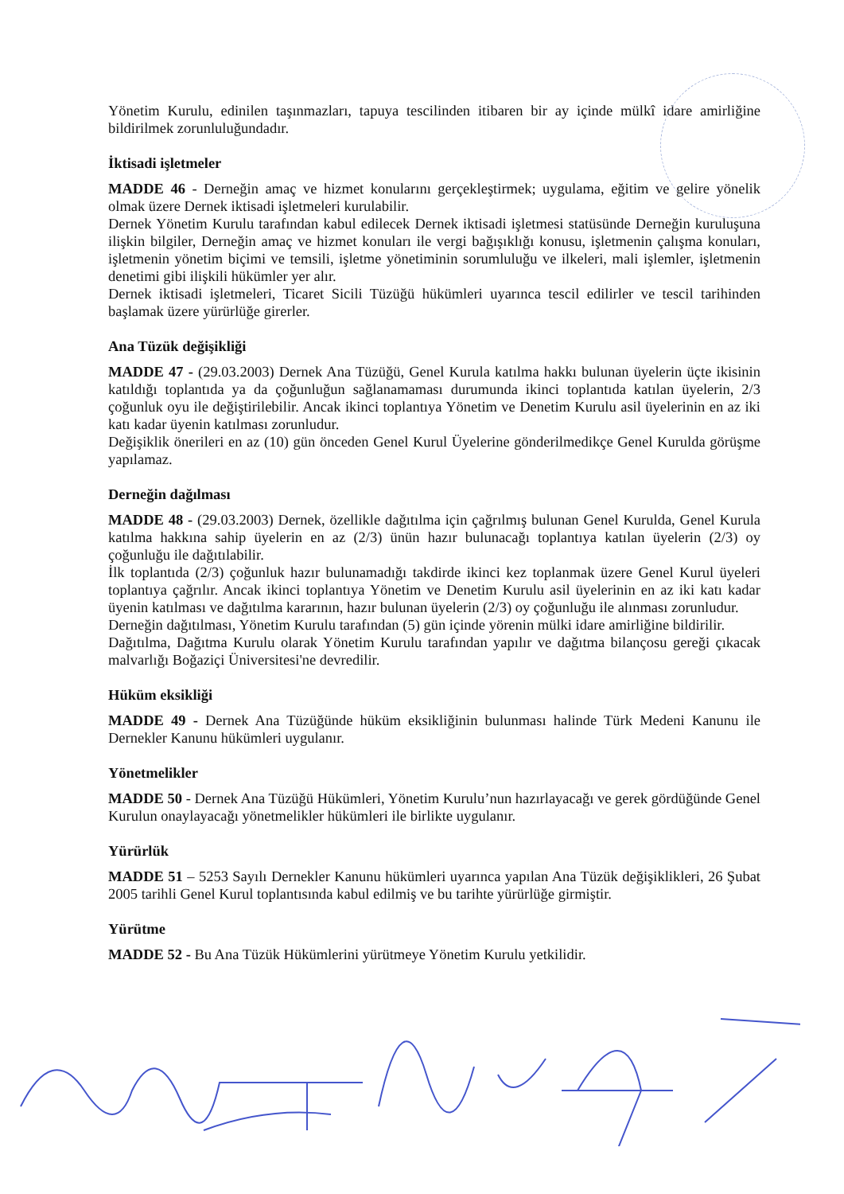Yönetim Kurulu, edinilen taşınmazları, tapuya tescilinden itibaren bir ay içinde mülkî idare amirliğine bildirilmek zorunluluğundadır.
İktisadi işletmeler
MADDE 46 - Derneğin amaç ve hizmet konularını gerçekleştirmek; uygulama, eğitim ve gelire yönelik olmak üzere Dernek iktisadi işletmeleri kurulabilir.
Dernek Yönetim Kurulu tarafından kabul edilecek Dernek iktisadi işletmesi statüsünde Derneğin kuruluşuna ilişkin bilgiler, Derneğin amaç ve hizmet konuları ile vergi bağışıklığı konusu, işletmenin çalışma konuları, işletmenin yönetim biçimi ve temsili, işletme yönetiminin sorumluluğu ve ilkeleri, mali işlemler, işletmenin denetimi gibi ilişkili hükümler yer alır.
Dernek iktisadi işletmeleri, Ticaret Sicili Tüzüğü hükümleri uyarınca tescil edilirler ve tescil tarihinden başlamak üzere yürürlüğe girerler.
Ana Tüzük değişikliği
MADDE 47 - (29.03.2003) Dernek Ana Tüzüğü, Genel Kurula katılma hakkı bulunan üyelerin üçte ikisinin katıldığı toplantıda ya da çoğunluğun sağlanamaması durumunda ikinci toplantıda katılan üyelerin, 2/3 çoğunluk oyu ile değiştirilebilir. Ancak ikinci toplantıya Yönetim ve Denetim Kurulu asil üyelerinin en az iki katı kadar üyenin katılması zorunludur.
Değişiklik önerileri en az (10) gün önceden Genel Kurul Üyelerine gönderilmedikçe Genel Kurulda görüşme yapılamaz.
Derneğin dağılması
MADDE 48 - (29.03.2003) Dernek, özellikle dağıtılma için çağrılmış bulunan Genel Kurulda, Genel Kurula katılma hakkına sahip üyelerin en az (2/3) ünün hazır bulunacağı toplantıya katılan üyelerin (2/3) oy çoğunluğu ile dağıtılabilir.
İlk toplantıda (2/3) çoğunluk hazır bulunamadığı takdirde ikinci kez toplanmak üzere Genel Kurul üyeleri toplantıya çağrılır. Ancak ikinci toplantıya Yönetim ve Denetim Kurulu asil üyelerinin en az iki katı kadar üyenin katılması ve dağıtılma kararının, hazır bulunan üyelerin (2/3) oy çoğunluğu ile alınması zorunludur.
Derneğin dağıtılması, Yönetim Kurulu tarafından (5) gün içinde yörenin mülki idare amirliğine bildirilir.
Dağıtılma, Dağıtma Kurulu olarak Yönetim Kurulu tarafından yapılır ve dağıtma bilançosu gereği çıkacak malvarlığı Boğaziçi Üniversitesi'ne devredilir.
Hüküm eksikliği
MADDE 49 - Dernek Ana Tüzüğünde hüküm eksikliğinin bulunması halinde Türk Medeni Kanunu ile Dernekler Kanunu hükümleri uygulanır.
Yönetmelikler
MADDE 50 - Dernek Ana Tüzüğü Hükümleri, Yönetim Kurulu’nun hazırlayacağı ve gerek gördüğünde Genel Kurulun onaylayacağı yönetmelikler hükümleri ile birlikte uygulanır.
Yürürlük
MADDE 51 – 5253 Sayılı Dernekler Kanunu hükümleri uyarınca yapılan Ana Tüzük değişiklikleri, 26 Şubat 2005 tarihli Genel Kurul toplantısında kabul edilmiş ve bu tarihte yürürlüğe girmiştir.
Yürütme
MADDE 52 - Bu Ana Tüzük Hükümlerini yürütmeye Yönetim Kurulu yetkilidir.